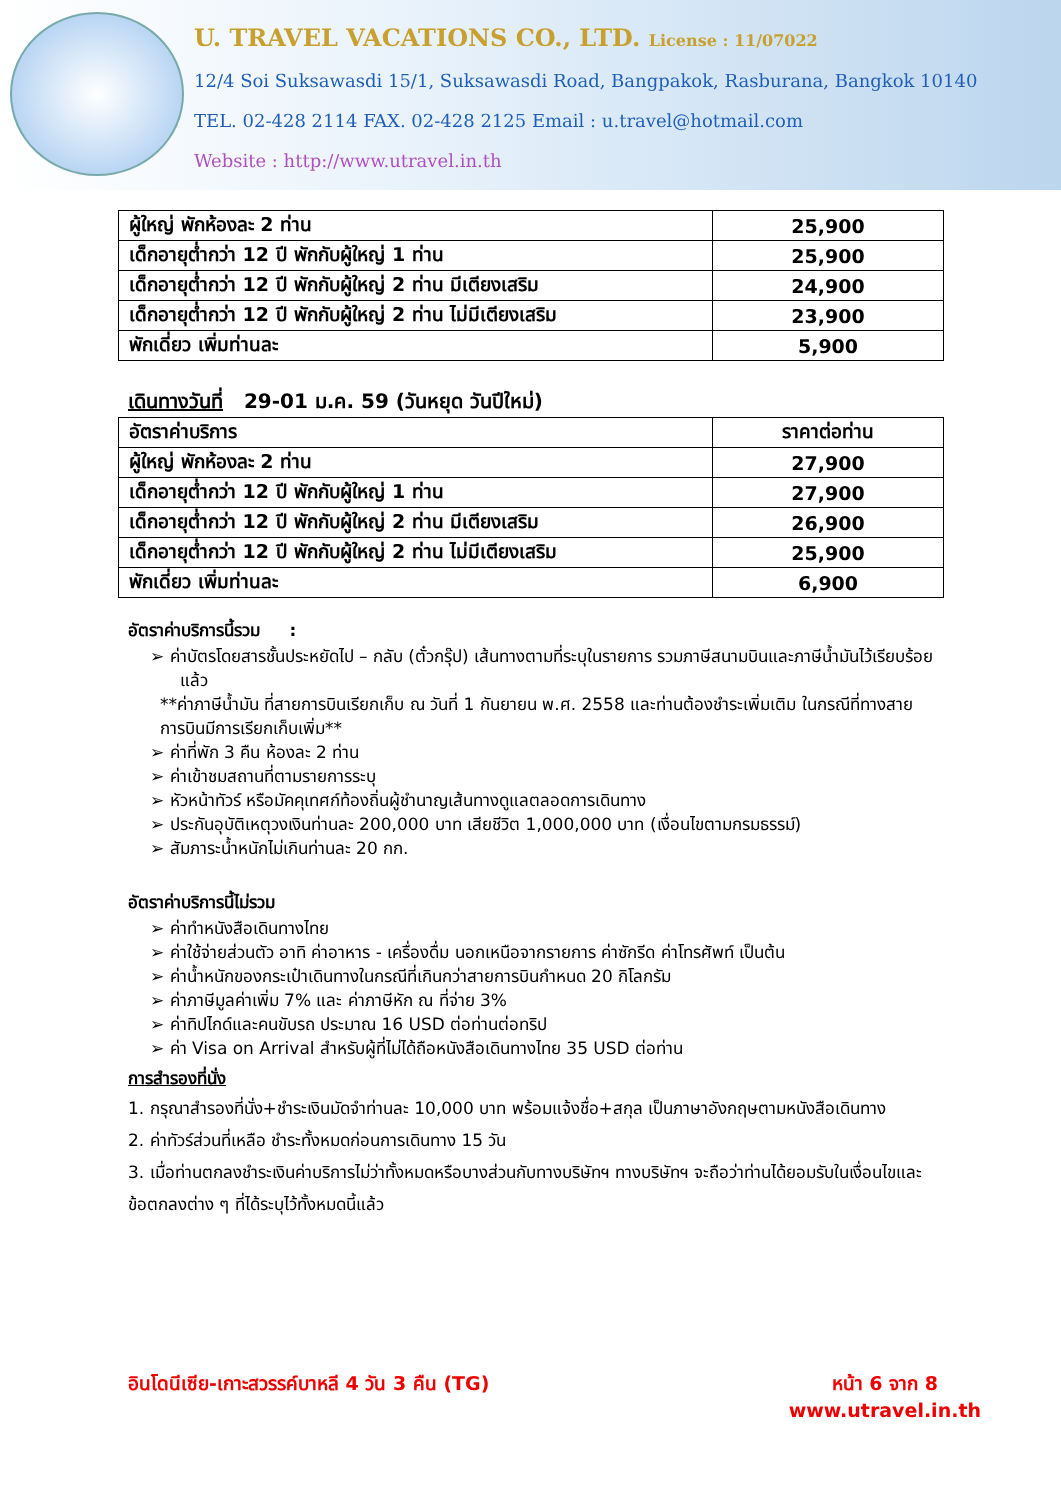U. TRAVEL VACATIONS CO., LTD. License : 11/07022
12/4 Soi Suksawasdi 15/1, Suksawasdi Road, Bangpakok, Rasburana, Bangkok 10140
TEL. 02-428 2114 FAX. 02-428 2125 Email : u.travel@hotmail.com
Website : http://www.utravel.in.th
| ผู้ใหญ่ พักห้องละ 2 ท่าน | 25,900 |
| เด็กอายุต่ำกว่า 12 ปี พักกับผู้ใหญ่ 1 ท่าน | 25,900 |
| เด็กอายุต่ำกว่า 12 ปี พักกับผู้ใหญ่ 2 ท่าน มีเตียงเสริม | 24,900 |
| เด็กอายุต่ำกว่า 12 ปี พักกับผู้ใหญ่ 2 ท่าน ไม่มีเตียงเสริม | 23,900 |
| พักเดี่ยว เพิ่มท่านละ | 5,900 |
เดินทางวันที่ 29-01 ม.ค. 59 (วันหยุด วันปีใหม่)
| อัตราค่าบริการ | ราคาต่อท่าน |
| --- | --- |
| ผู้ใหญ่ พักห้องละ 2 ท่าน | 27,900 |
| เด็กอายุต่ำกว่า 12 ปี พักกับผู้ใหญ่ 1 ท่าน | 27,900 |
| เด็กอายุต่ำกว่า 12 ปี พักกับผู้ใหญ่ 2 ท่าน มีเตียงเสริม | 26,900 |
| เด็กอายุต่ำกว่า 12 ปี พักกับผู้ใหญ่ 2 ท่าน ไม่มีเตียงเสริม | 25,900 |
| พักเดี่ยว เพิ่มท่านละ | 6,900 |
อัตราค่าบริการนี้รวม :
ค่าบัตรโดยสารชั้นประหยัดไป – กลับ (ตั๋วกรุ๊ป) เส้นทางตามที่ระบุในรายการ รวมภาษีสนามบินและภาษีน้ำมันไว้เรียบร้อยแล้ว
**ค่าภาษีน้ำมัน ที่สายการบินเรียกเก็บ ณ วันที่ 1 กันยายน พ.ศ. 2558 และท่านต้องชำระเพิ่มเติม ในกรณีที่ทางสายการบินมีการเรียกเก็บเพิ่ม**
ค่าที่พัก 3 คืน ห้องละ 2 ท่าน
ค่าเข้าชมสถานที่ตามรายการระบุ
หัวหน้าทัวร์ หรือมัคคุเทศก์ท้องถิ่นผู้ชำนาญเส้นทางดูแลตลอดการเดินทาง
ประกันอุบัติเหตุวงเงินท่านละ 200,000 บาท เสียชีวิต 1,000,000 บาท (เงื่อนไขตามกรมธรรม์)
สัมภาระน้ำหนักไม่เกินท่านละ 20 กก.
อัตราค่าบริการนี้ไม่รวม
ค่าทำหนังสือเดินทางไทย
ค่าใช้จ่ายส่วนตัว อาทิ ค่าอาหาร - เครื่องดื่ม นอกเหนือจากรายการ ค่าซักรีด ค่าโทรศัพท์ เป็นต้น
ค่าน้ำหนักของกระเป๋าเดินทางในกรณีที่เกินกว่าสายการบินกำหนด 20 กิโลกรัม
ค่าภาษีมูลค่าเพิ่ม 7% และ ค่าภาษีหัก ณ ที่จ่าย 3%
ค่าทิปไกด์และคนขับรถ ประมาณ 16 USD ต่อท่านต่อทริป
ค่า Visa on Arrival สำหรับผู้ที่ไม่ได้ถือหนังสือเดินทางไทย 35 USD ต่อท่าน
การสำรองที่นั่ง
1. กรุณาสำรองที่นั่ง+ชำระเงินมัดจำท่านละ 10,000 บาท พร้อมแจ้งชื่อ+สกุล เป็นภาษาอังกฤษตามหนังสือเดินทาง
2. ค่าทัวร์ส่วนที่เหลือ ชำระทั้งหมดก่อนการเดินทาง 15 วัน
3. เมื่อท่านตกลงชำระเงินค่าบริการไม่ว่าทั้งหมดหรือบางส่วนกับทางบริษัทฯ ทางบริษัทฯ จะถือว่าท่านได้ยอมรับในเงื่อนไขและ ข้อตกลงต่าง ๆ ที่ได้ระบุไว้ทั้งหมดนี้แล้ว
อินโดนีเซีย-เกาะสวรรค์บาหลี 4 วัน 3 คืน (TG)
หน้า 6 จาก 8
www.utravel.in.th